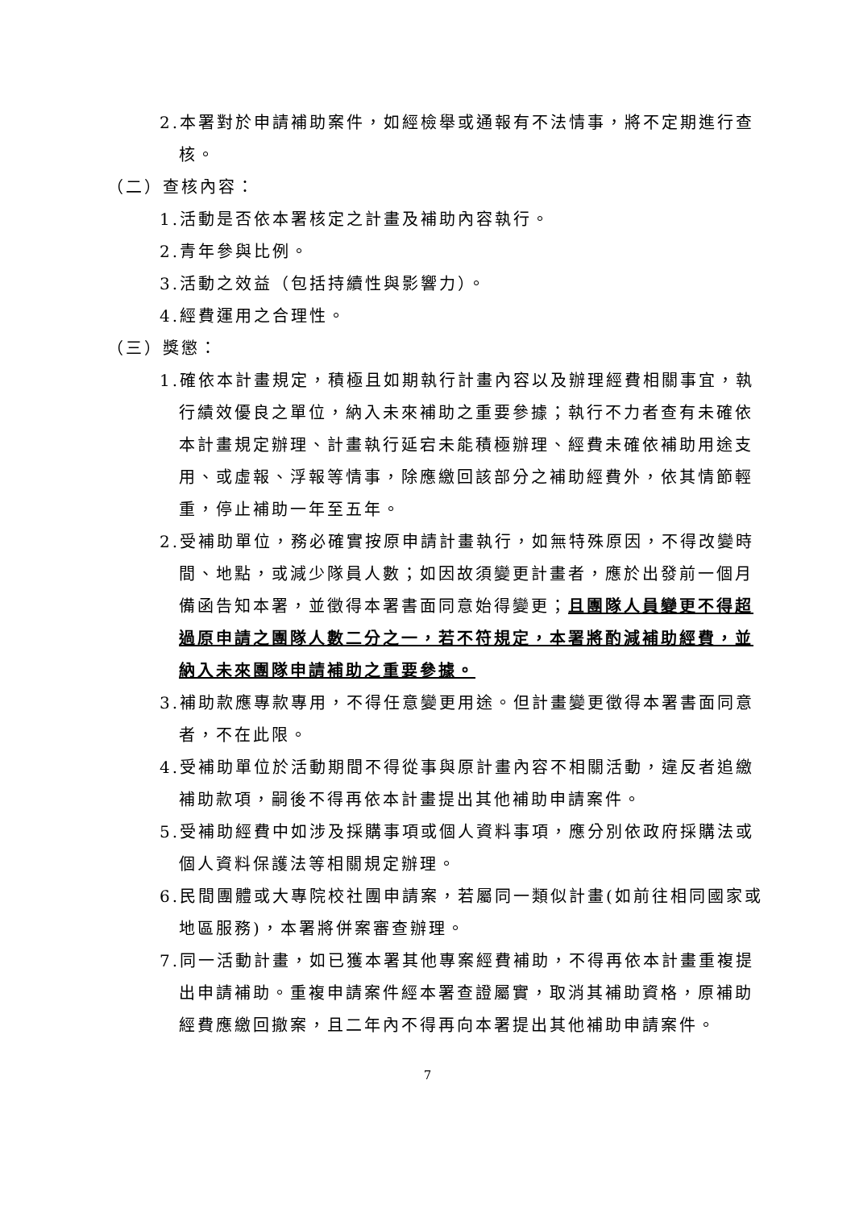2.本署對於申請補助案件，如經檢舉或通報有不法情事，將不定期進行查核。
（二）查核內容：
1.活動是否依本署核定之計畫及補助內容執行。
2.青年參與比例。
3.活動之效益（包括持續性與影響力）。
4.經費運用之合理性。
（三）獎懲：
1.確依本計畫規定，積極且如期執行計畫內容以及辦理經費相關事宜，執行績效優良之單位，納入未來補助之重要參據；執行不力者查有未確依本計畫規定辦理、計畫執行延宕未能積極辦理、經費未確依補助用途支用、或虛報、浮報等情事，除應繳回該部分之補助經費外，依其情節輕重，停止補助一年至五年。
2.受補助單位，務必確實按原申請計畫執行，如無特殊原因，不得改變時間、地點，或減少隊員人數；如因故須變更計畫者，應於出發前一個月備函告知本署，並徵得本署書面同意始得變更；且團隊人員變更不得超過原申請之團隊人數二分之一，若不符規定，本署將酌減補助經費，並納入未來團隊申請補助之重要參據。
3.補助款應專款專用，不得任意變更用途。但計畫變更徵得本署書面同意者，不在此限。
4.受補助單位於活動期間不得從事與原計畫內容不相關活動，違反者追繳補助款項，嗣後不得再依本計畫提出其他補助申請案件。
5.受補助經費中如涉及採購事項或個人資料事項，應分別依政府採購法或個人資料保護法等相關規定辦理。
6.民間團體或大專院校社團申請案，若屬同一類似計畫(如前往相同國家或地區服務)，本署將併案審查辦理。
7.同一活動計畫，如已獲本署其他專案經費補助，不得再依本計畫重複提出申請補助。重複申請案件經本署查證屬實，取消其補助資格，原補助經費應繳回撤案，且二年內不得再向本署提出其他補助申請案件。
7